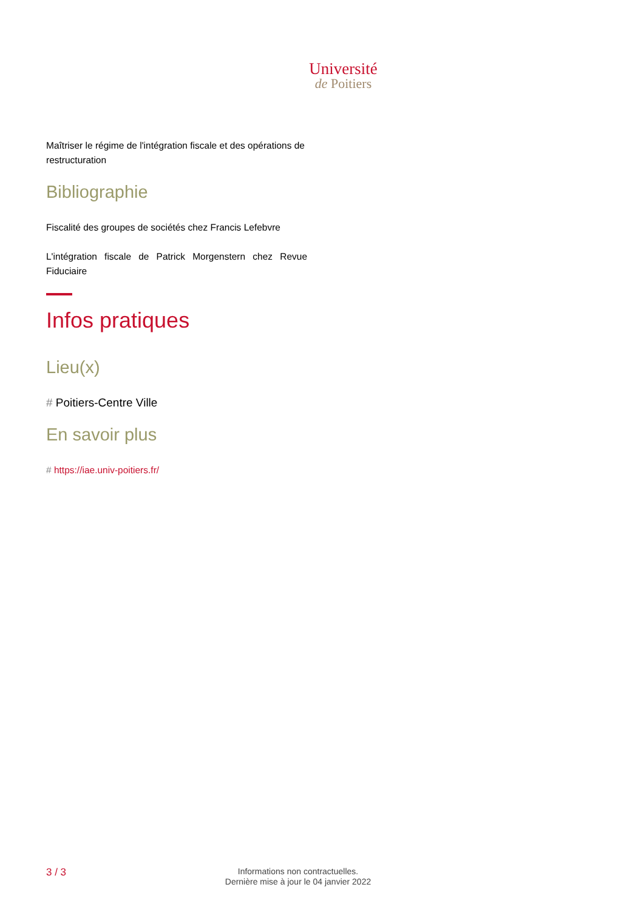Université
de Poitiers
Maîtriser le régime de l'intégration fiscale et des opérations de restructuration
Bibliographie
Fiscalité des groupes de sociétés chez Francis Lefebvre
L'intégration fiscale de Patrick Morgenstern chez Revue Fiduciaire
Infos pratiques
Lieu(x)
# Poitiers-Centre Ville
En savoir plus
# https://iae.univ-poitiers.fr/
3 / 3
Informations non contractuelles.
Dernière mise à jour le 04 janvier 2022